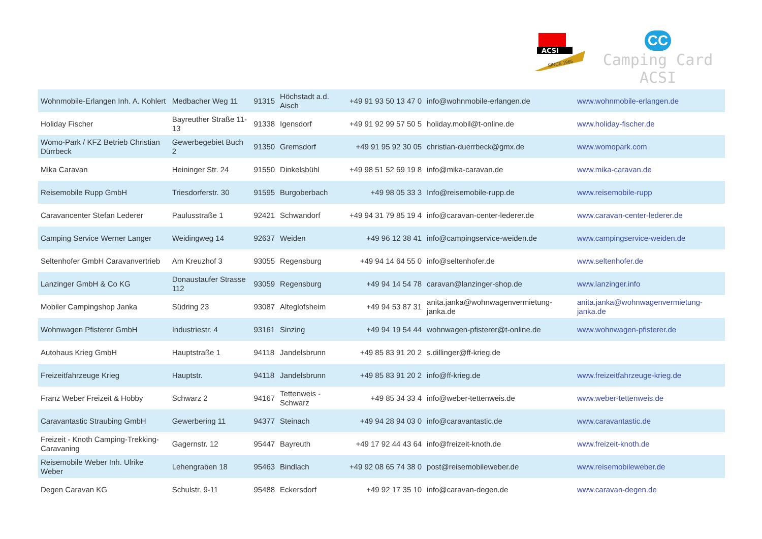ACSI
SINCE 1965
CC
Camping Card ACSI
| Wohnmobile-Erlangen Inh. A. Kohlert | Medbacher Weg 11 | 91315 | Höchstadt a.d. Aisch | +49 91 93 50 13 47 0 | info@wohnmobile-erlangen.de | www.wohnmobile-erlangen.de |
| Holiday Fischer | Bayreuther Straße 11-13 | 91338 | Igensdorf | +49 91 92 99 57 50 5 | holiday.mobil@t-online.de | www.holiday-fischer.de |
| Womo-Park / KFZ Betrieb Christian Dürrbeck | Gewerbegebiet Buch 2 | 91350 | Gremsdorf | +49 91 95 92 30 05 | christian-duerrbeck@gmx.de | www.womopark.com |
| Mika Caravan | Heininger Str. 24 | 91550 | Dinkelsbühl | +49 98 51 52 69 19 8 | info@mika-caravan.de | www.mika-caravan.de |
| Reisemobile Rupp GmbH | Triesdorferstr. 30 | 91595 | Burgoberbach | +49 98 05 33 3 | Info@reisemobile-rupp.de | www.reisemobile-rupp |
| Caravancenter Stefan Lederer | Paulusstraße 1 | 92421 | Schwandorf | +49 94 31 79 85 19 4 | info@caravan-center-lederer.de | www.caravan-center-lederer.de |
| Camping Service Werner Langer | Weidingweg 14 | 92637 | Weiden | +49 96 12 38 41 | info@campingservice-weiden.de | www.campingservice-weiden.de |
| Seltenhofer GmbH Caravanvertrieb | Am Kreuzhof 3 | 93055 | Regensburg | +49 94 14 64 55 0 | info@seltenhofer.de | www.seltenhofer.de |
| Lanzinger GmbH & Co KG | Donaustaufer Strasse 112 | 93059 | Regensburg | +49 94 14 54 78 | caravan@lanzinger-shop.de | www.lanzinger.info |
| Mobiler Campingshop Janka | Südring 23 | 93087 | Alteglofsheim | +49 94 53 87 31 | anita.janka@wohnwagenvermietung-janka.de | anita.janka@wohnwagenvermietung-janka.de |
| Wohnwagen Pfisterer GmbH | Industriestr. 4 | 93161 | Sinzing | +49 94 19 54 44 | wohnwagen-pfisterer@t-online.de | www.wohnwagen-pfisterer.de |
| Autohaus Krieg GmbH | Hauptstraße 1 | 94118 | Jandelsbrunn | +49 85 83 91 20 2 | s.dillinger@ff-krieg.de | |
| Freizeitfahrzeuge Krieg | Hauptstr. | 94118 | Jandelsbrunn | +49 85 83 91 20 2 | info@ff-krieg.de | www.freizeitfahrzeuge-krieg.de |
| Franz Weber Freizeit & Hobby | Schwarz 2 | 94167 | Tettenweis - Schwarz | +49 85 34 33 4 | info@weber-tettenweis.de | www.weber-tettenweis.de |
| Caravantastic Straubing GmbH | Gewerbering 11 | 94377 | Steinach | +49 94 28 94 03 0 | info@caravantastic.de | www.caravantastic.de |
| Freizeit - Knoth Camping-Trekking-Caravaning | Gagernstr. 12 | 95447 | Bayreuth | +49 17 92 44 43 64 | info@freizeit-knoth.de | www.freizeit-knoth.de |
| Reisemobile Weber Inh. Ulrike Weber | Lehengraben 18 | 95463 | Bindlach | +49 92 08 65 74 38 0 | post@reisemobileweber.de | www.reisemobileweber.de |
| Degen Caravan KG | Schulstr. 9-11 | 95488 | Eckersdorf | +49 92 17 35 10 | info@caravan-degen.de | www.caravan-degen.de |